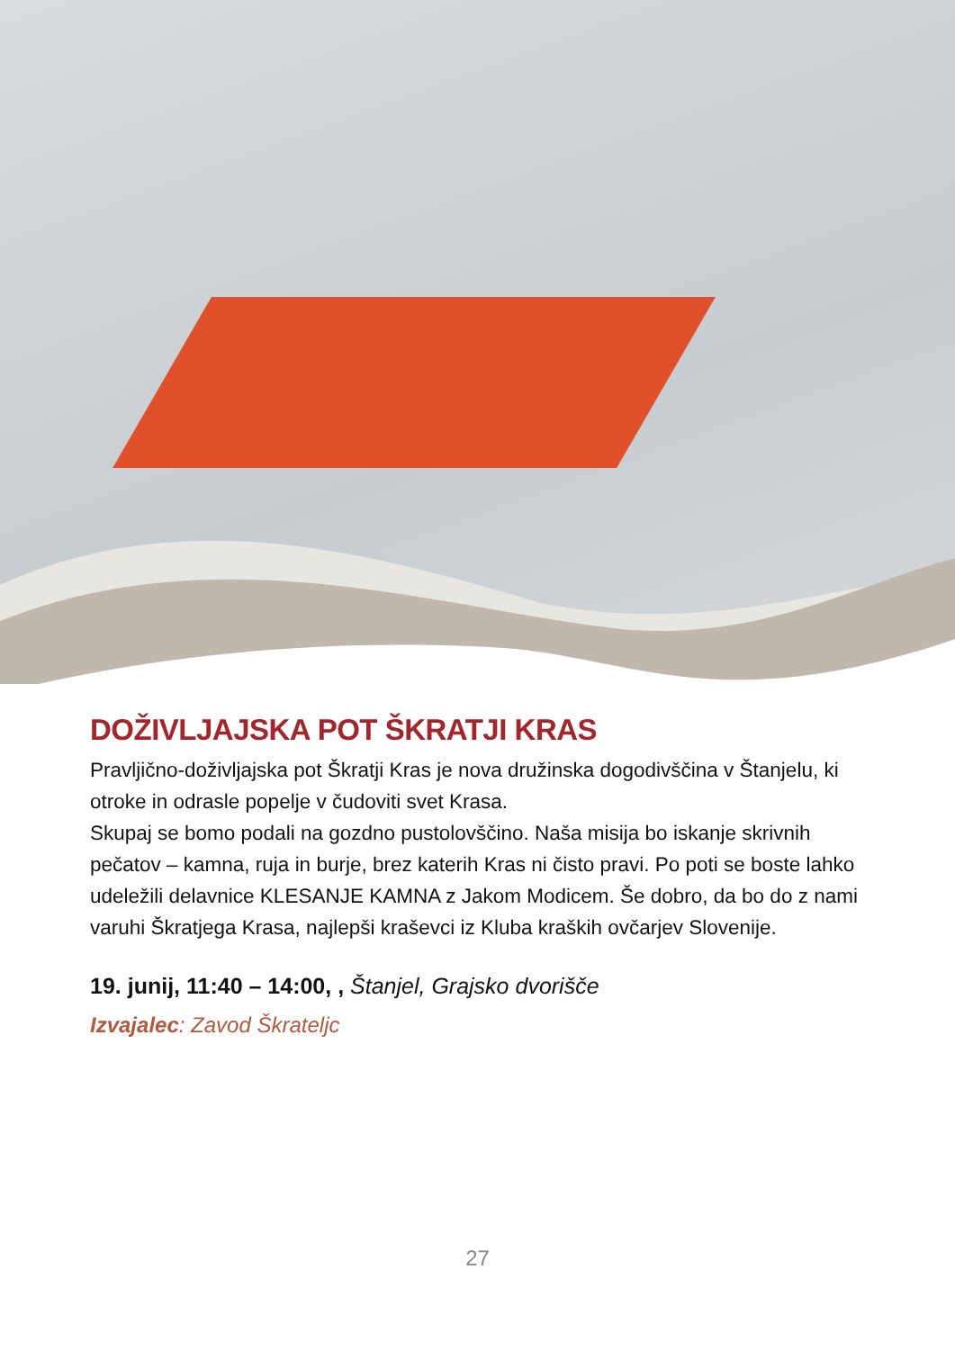DOŽIVLJAJSKA POT ŠKRATJI KRAS
Pravljično-doživljajska pot Škratji Kras je nova družinska dogodivščina v Štanjelu, ki otroke in odrasle popelje v čudoviti svet Krasa.
Skupaj se bomo podali na gozdno pustolovščino. Naša misija bo iskanje skrivnih pečatov – kamna, ruja in burje, brez katerih Kras ni čisto pravi. Po poti se boste lahko udeležili delavnice KLESANJE KAMNA z Jakom Modicem. Še dobro, da bo do z nami varuhi Škratjega Krasa, najlepši kraševci iz Kluba kraških ovčarjev Slovenije.
19. junij, 11:40 – 14:00, , Štanjel, Grajsko dvorišče
Izvajalec: Zavod Škrateljc
27